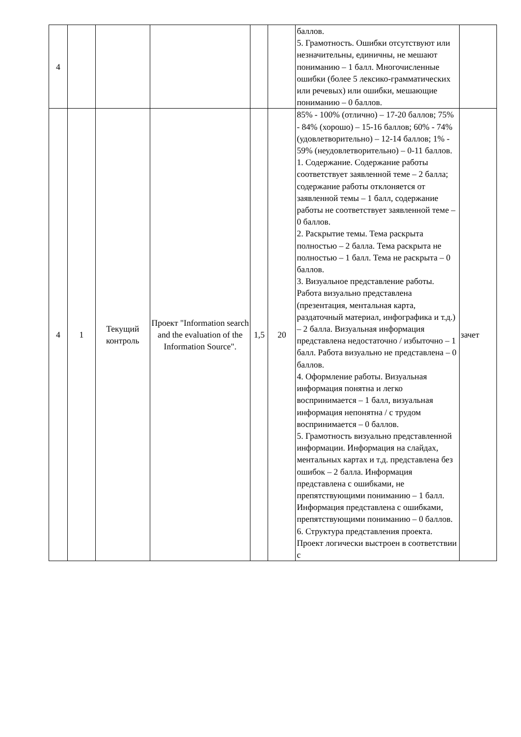| 4 | | | | | | баллов. 5. Грамотность. Ошибки отсутствуют или незначительны, единичны, не мешают пониманию – 1 балл. Многочисленные ошибки (более 5 лексико-грамматических или речевых) или ошибки, мешающие пониманию – 0 баллов. | |
| 4 | 1 | Текущий контроль | Проект "Information search and the evaluation of the Information Source". | 1,5 | 20 | 85% - 100% (отлично) – 17-20 баллов; 75% - 84% (хорошо) – 15-16 баллов; 60% - 74% (удовлетворительно) – 12-14 баллов; 1% - 59% (неудовлетворительно) – 0-11 баллов. 1. Содержание. Содержание работы соответствует заявленной теме – 2 балла; содержание работы отклоняется от заявленной темы – 1 балл, содержание работы не соответствует заявленной теме – 0 баллов. 2. Раскрытие темы. Тема раскрыта полностью – 2 балла. Тема раскрыта не полностью – 1 балл. Тема не раскрыта – 0 баллов. 3. Визуальное представление работы. Работа визуально представлена (презентация, ментальная карта, раздаточный материал, инфографика и т.д.) – 2 балла. Визуальная информация представлена недостаточно / избыточно – 1 балл. Работа визуально не представлена – 0 баллов. 4. Оформление работы. Визуальная информация понятна и легко воспринимается – 1 балл, визуальная информация непонятна / с трудом воспринимается – 0 баллов. 5. Грамотность визуально представленной информации. Информация на слайдах, ментальных картах и т.д. представлена без ошибок – 2 балла. Информация представлена с ошибками, не препятствующими пониманию – 1 балл. Информация представлена с ошибками, препятствующими пониманию – 0 баллов. 6. Структура представления проекта. Проект логически выстроен в соответствии с | зачет |